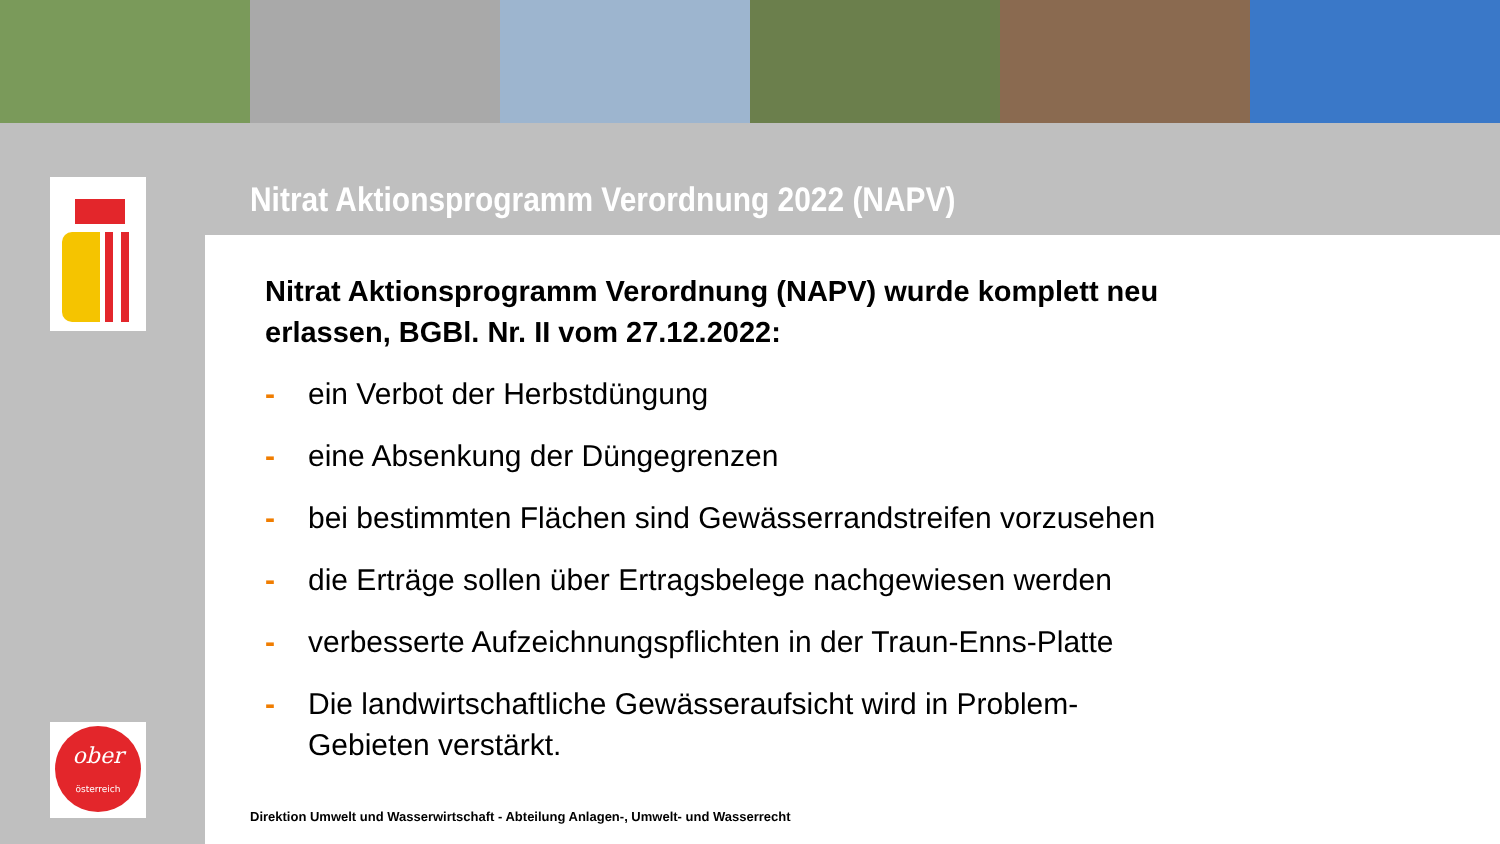ober
österreich
Nitrat Aktionsprogramm Verordnung 2022 (NAPV)
Nitrat Aktionsprogramm Verordnung (NAPV) wurde komplett neu erlassen, BGBl. Nr. II vom 27.12.2022:
- ein Verbot der Herbstdüngung
- eine Absenkung der Düngegrenzen
- bei bestimmten Flächen sind Gewässerrandstreifen vorzusehen
- die Erträge sollen über Ertragsbelege nachgewiesen werden
- verbesserte Aufzeichnungspflichten in der Traun-Enns-Platte
- Die landwirtschaftliche Gewässeraufsicht wird in Problem-Gebieten verstärkt.
Direktion Umwelt und Wasserwirtschaft - Abteilung Anlagen-, Umwelt- und Wasserrecht